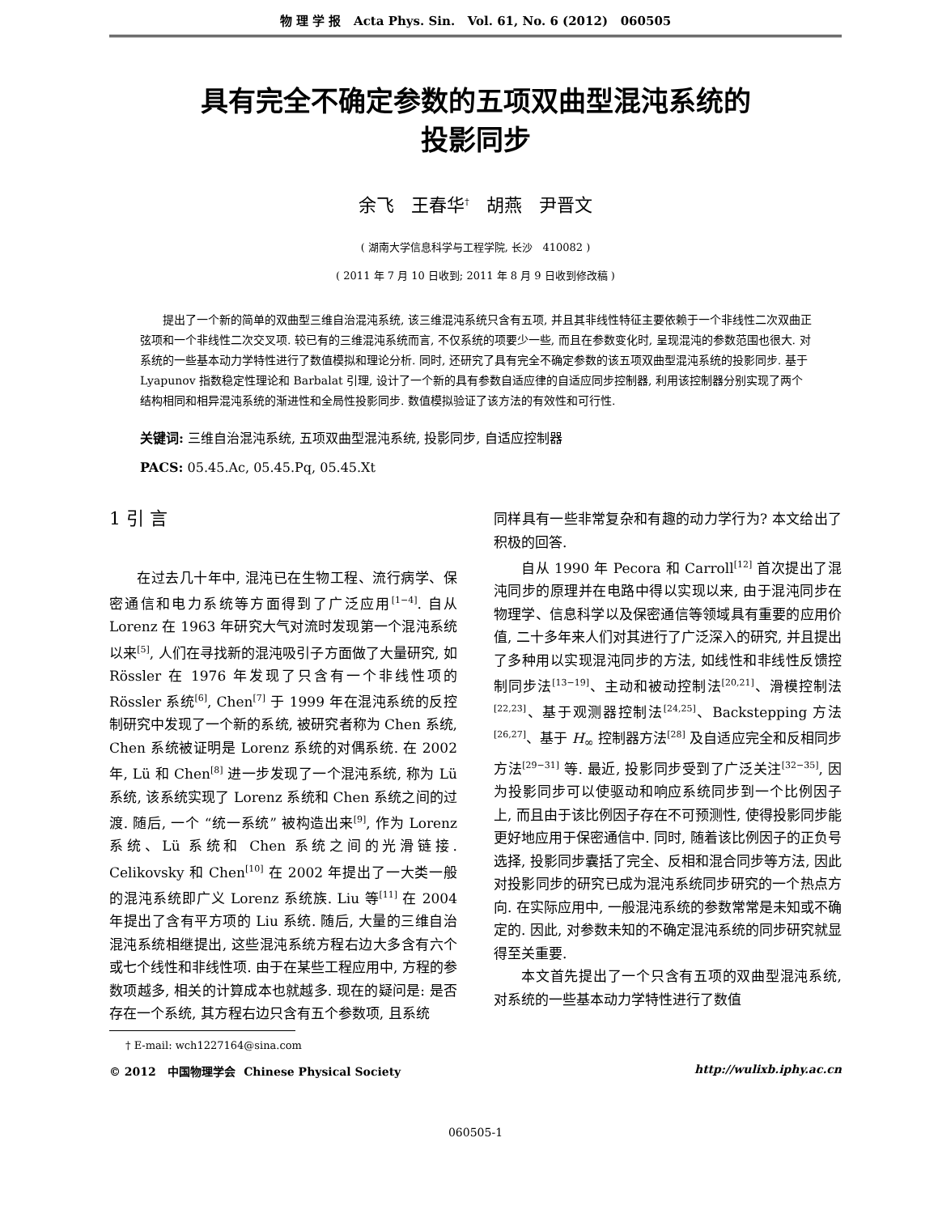物 理 学 报 Acta Phys. Sin. Vol. 61, No. 6 (2012) 060505
具有完全不确定参数的五项双曲型混沌系统的
投影同步
余飞 王春华<sup>†</sup> 胡燕 尹晋文
( 湖南大学信息科学与工程学院, 长沙 410082 )
( 2011 年 7 月 10 日收到; 2011 年 8 月 9 日收到修改稿 )
提出了一个新的简单的双曲型三维自治混沌系统, 该三维混沌系统只含有五项, 并且其非线性特征主要依赖于一个非线性二次双曲正弦项和一个非线性二次交叉项. 较已有的三维混沌系统而言, 不仅系统的项要少一些, 而且在参数变化时, 呈现混沌的参数范围也很大. 对系统的一些基本动力学特性进行了数值模拟和理论分析. 同时, 还研究了具有完全不确定参数的该五项双曲型混沌系统的投影同步. 基于 Lyapunov 指数稳定性理论和 Barbalat 引理, 设计了一个新的具有参数自适应律的自适应同步控制器, 利用该控制器分别实现了两个结构相同和相异混沌系统的渐进性和全局性投影同步. 数值模拟验证了该方法的有效性和可行性.
关键词: 三维自治混沌系统, 五项双曲型混沌系统, 投影同步, 自适应控制器
PACS: 05.45.Ac, 05.45.Pq, 05.45.Xt
1 引 言
在过去几十年中, 混沌已在生物工程、流行病学、保密通信和电力系统等方面得到了广泛应用<sup>[1−4]</sup>. 自从 Lorenz 在 1963 年研究大气对流时发现第一个混沌系统以来<sup>[5]</sup>, 人们在寻找新的混沌吸引子方面做了大量研究, 如 Rössler 在 1976 年发现了只含有一个非线性项的 Rössler 系统<sup>[6]</sup>, Chen<sup>[7]</sup> 于 1999 年在混沌系统的反控制研究中发现了一个新的系统, 被研究者称为 Chen 系统, Chen 系统被证明是 Lorenz 系统的对偶系统. 在 2002 年, Lü 和 Chen<sup>[8]</sup> 进一步发现了一个混沌系统, 称为 Lü 系统, 该系统实现了 Lorenz 系统和 Chen 系统之间的过渡. 随后, 一个 “统一系统” 被构造出来<sup>[9]</sup>, 作为 Lorenz 系统、Lü 系统和 Chen 系统之间的光滑链接. Celikovsky 和 Chen<sup>[10]</sup> 在 2002 年提出了一大类一般的混沌系统即广义 Lorenz 系统族. Liu 等<sup>[11]</sup> 在 2004 年提出了含有平方项的 Liu 系统. 随后, 大量的三维自治混沌系统相继提出, 这些混沌系统方程右边大多含有六个或七个线性和非线性项. 由于在某些工程应用中, 方程的参数项越多, 相关的计算成本也就越多. 现在的疑问是: 是否存在一个系统, 其方程右边只含有五个参数项, 且系统
同样具有一些非常复杂和有趣的动力学行为? 本文给出了积极的回答.
自从 1990 年 Pecora 和 Carroll<sup>[12]</sup> 首次提出了混沌同步的原理并在电路中得以实现以来, 由于混沌同步在物理学、信息科学以及保密通信等领域具有重要的应用价值, 二十多年来人们对其进行了广泛深入的研究, 并且提出了多种用以实现混沌同步的方法, 如线性和非线性反馈控制同步法<sup>[13−19]</sup>、主动和被动控制法<sup>[20,21]</sup>、滑模控制法<sup>[22,23]</sup>、基于观测器控制法<sup>[24,25]</sup>、Backstepping 方法<sup>[26,27]</sup>、基于 H<sub>∞</sub> 控制器方法<sup>[28]</sup> 及自适应完全和反相同步方法<sup>[29−31]</sup> 等. 最近, 投影同步受到了广泛关注<sup>[32−35]</sup>, 因为投影同步可以使驱动和响应系统同步到一个比例因子上, 而且由于该比例因子存在不可预测性, 使得投影同步能更好地应用于保密通信中. 同时, 随着该比例因子的正负号选择, 投影同步囊括了完全、反相和混合同步等方法, 因此对投影同步的研究已成为混沌系统同步研究的一个热点方向. 在实际应用中, 一般混沌系统的参数常常是未知或不确定的. 因此, 对参数未知的不确定混沌系统的同步研究就显得至关重要.
本文首先提出了一个只含有五项的双曲型混沌系统, 对系统的一些基本动力学特性进行了数值
† E-mail: wch1227164@sina.com
© 2012 中国物理学会 Chinese Physical Society http://wulixb.iphy.ac.cn
060505-1